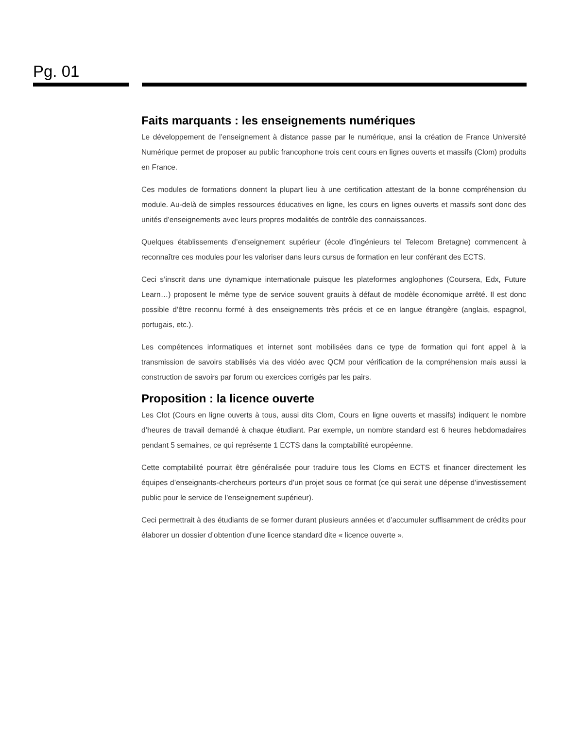Pg. 01
Faits marquants : les enseignements numériques
Le développement de l’enseignement à distance passe par le numérique, ansi la création de France Université Numérique permet de proposer au public francophone trois cent cours en lignes ouverts et massifs (Clom) produits en France.
Ces modules de formations donnent la plupart lieu à une certification attestant de la bonne compréhension du module. Au-delà de simples ressources éducatives en ligne, les cours en lignes ouverts et massifs sont donc des unités d’enseignements avec leurs propres modalités de contrôle des connaissances.
Quelques établissements d’enseignement supérieur (école d’ingénieurs tel Telecom Bretagne) commencent à reconnaître ces modules pour les valoriser dans leurs cursus de formation en leur conférant des ECTS.
Ceci s’inscrit dans une dynamique internationale puisque les plateformes anglophones (Coursera, Edx, Future Learn…) proposent le même type de service souvent grauits à défaut de modèle économique arrêté. Il est donc possible d’être reconnu formé à des enseignements très précis et ce en langue étrangère (anglais, espagnol, portugais, etc.).
Les compétences informatiques et internet sont mobilisées dans ce type de formation qui font appel à la transmission de savoirs stabilisés via des vidéo avec QCM pour vérification de la compréhension mais aussi la construction de savoirs par forum ou exercices corrigés par les pairs.
Proposition : la licence ouverte
Les Clot (Cours en ligne ouverts à tous, aussi dits Clom, Cours en ligne ouverts et massifs) indiquent le nombre d’heures de travail demandé à chaque étudiant. Par exemple, un nombre standard est 6 heures hebdomadaires pendant 5 semaines, ce qui représente 1 ECTS dans la comptabilité européenne.
Cette comptabilité pourrait être généralisée pour traduire tous les Cloms en ECTS et financer directement les équipes d’enseignants-chercheurs porteurs d’un projet sous ce format (ce qui serait une dépense d’investissement public pour le service de l’enseignement supérieur).
Ceci permettrait à des étudiants de se former durant plusieurs années et d’accumuler suffisamment de crédits pour élaborer un dossier d’obtention d’une licence standard dite « licence ouverte ».